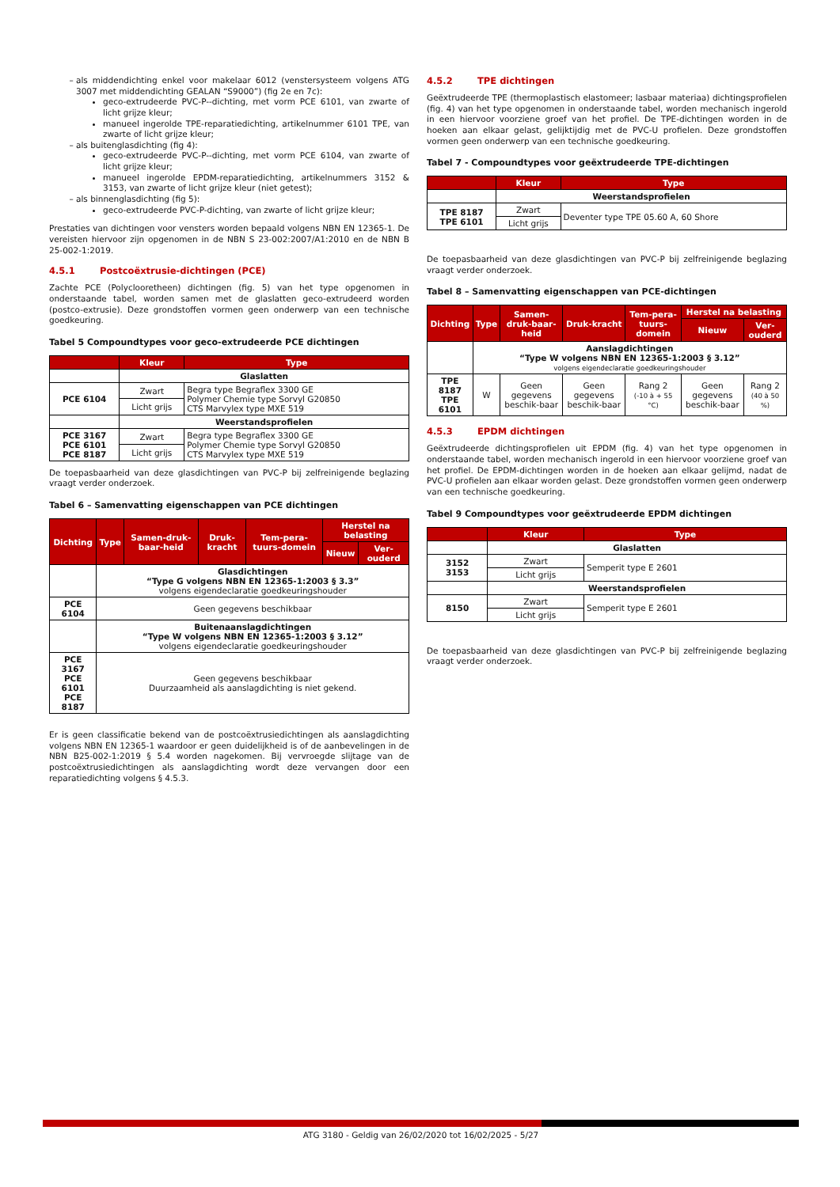als middendichting enkel voor makelaar 6012 (venstersysteem volgens ATG 3007 met middendichting GEALAN “S9000”) (fig 2e en 7c):
geco-extrudeerde PVC-P--dichting, met vorm PCE 6101, van zwarte of licht grijze kleur;
manueel ingerolde TPE-reparatiedichting, artikelnummer 6101 TPE, van zwarte of licht grijze kleur;
als buitenglasdichting (fig 4):
geco-extrudeerde PVC-P--dichting, met vorm PCE 6104, van zwarte of licht grijze kleur;
manueel ingerolde EPDM-reparatiedichting, artikelnummers 3152 & 3153, van zwarte of licht grijze kleur (niet getest);
als binnenglasdichting (fig 5):
geco-extrudeerde PVC-P-dichting, van zwarte of licht grijze kleur;
Prestaties van dichtingen voor vensters worden bepaald volgens NBN EN 12365-1. De vereisten hiervoor zijn opgenomen in de NBN S 23-002:2007/A1:2010 en de NBN B 25-002-1:2019.
4.5.1 Postcoëxtrusie-dichtingen (PCE)
Zachte PCE (Polyclooretheen) dichtingen (fig. 5) van het type opgenomen in onderstaande tabel, worden samen met de glaslatten geco-extrudeerd worden (postco-extrusie). Deze grondstoffen vormen geen onderwerp van een technische goedkeuring.
Tabel 5 Compoundtypes voor geco-extrudeerde PCE dichtingen
| | Kleur | Type |
| --- | --- | --- |
| | Glaslatten | |
| PCE 6104 | Zwart | Begra type Begraflex 3300 GE Polymer Chemie type Sorvyl G20850 CTS Marvylex type MXE 519 |
| | Licht grijs | |
| | Weerstandsprofielen | |
| PCE 3167 PCE 6101 PCE 8187 | Zwart | Begra type Begraflex 3300 GE Polymer Chemie type Sorvyl G20850 CTS Marvylex type MXE 519 |
| | Licht grijs | |
De toepasbaarheid van deze glasdichtingen van PVC-P bij zelfreinigende beglazing vraagt verder onderzoek.
Tabel 6 – Samenvatting eigenschappen van PCE dichtingen
| Dichting | Type | Samen-druk-baar-heid | Druk-kracht | Tem-pera-tuurs-domein | Herstel na belasting | |
| --- | --- | --- | --- | --- | --- | --- |
| | | | | | Nieuw | Ver-ouderd |
| | Glasdichtingen “Type G volgens NBN EN 12365-1:2003 § 3.3” volgens eigendeclaratie goedkeuringshouder | | | | | |
| PCE 6104 | Geen gegevens beschikbaar | | | | | |
| | Buitenaanslagdichtingen “Type W volgens NBN EN 12365-1:2003 § 3.12” volgens eigendeclaratie goedkeuringshouder | | | | | |
| PCE 3167 PCE 6101 PCE 8187 | Geen gegevens beschikbaar Duurzaamheid als aanslagdichting is niet gekend. | | | | | |
Er is geen classificatie bekend van de postcoëxtrusiedichtingen als aanslagdichting volgens NBN EN 12365-1 waardoor er geen duidelijkheid is of de aanbevelingen in de NBN B25-002-1:2019 § 5.4 worden nagekomen. Bij vervroegde slijtage van de postcoëxtrusiedichtingen als aanslagdichting wordt deze vervangen door een reparatiedichting volgens § 4.5.3.
4.5.2 TPE dichtingen
Geëxtrudeerde TPE (thermoplastisch elastomeer; lasbaar materiaa) dichtingsprofielen (fig. 4) van het type opgenomen in onderstaande tabel, worden mechanisch ingerold in een hiervoor voorziene groef van het profiel. De TPE-dichtingen worden in de hoeken aan elkaar gelast, gelijktijdig met de PVC-U profielen. Deze grondstoffen vormen geen onderwerp van een technische goedkeuring.
Tabel 7 - Compoundtypes voor geëxtrudeerde TPE-dichtingen
| | Kleur | Type |
| --- | --- | --- |
| | Weerstandsprofielen | |
| TPE 8187 TPE 6101 | Zwart | Deventer type TPE 05.60 A, 60 Shore |
| | Licht grijs | |
De toepasbaarheid van deze glasdichtingen van PVC-P bij zelfreinigende beglazing vraagt verder onderzoek.
Tabel 8 – Samenvatting eigenschappen van PCE-dichtingen
| Dichting | Type | | Samen-druk-baar-heid | Druk-kracht | Tem-pera-tuurs-domein | Herstel na belasting | |
| --- | --- | --- | --- | --- | --- | --- | --- |
| | | | | | | Nieuw | Ver-ouderd |
| | Aanslagdichtingen “Type W volgens NBN EN 12365-1:2003 § 3.12” volgens eigendeclaratie goedkeuringshouder | | | | | | |
| TPE 8187 TPE 6101 | W | Geen gegevens beschik-baar | | Geen gegevens beschik-baar | Rang 2 (-10 à + 55 °C) | Geen gegevens beschik-baar | Rang 2 (40 à 50 %) |
4.5.3 EPDM dichtingen
Geëxtrudeerde dichtingsprofielen uit EPDM (fig. 4) van het type opgenomen in onderstaande tabel, worden mechanisch ingerold in een hiervoor voorziene groef van het profiel. De EPDM-dichtingen worden in de hoeken aan elkaar gelijmd, nadat de PVC-U profielen aan elkaar worden gelast. Deze grondstoffen vormen geen onderwerp van een technische goedkeuring.
Tabel 9 Compoundtypes voor geëxtrudeerde EPDM dichtingen
| | Kleur | Type |
| --- | --- | --- |
| | Glaslatten | |
| 3152 3153 | Zwart | Semperit type E 2601 |
| | Licht grijs | |
| | Weerstandsprofielen | |
| 8150 | Zwart | Semperit type E 2601 |
| | Licht grijs | |
De toepasbaarheid van deze glasdichtingen van PVC-P bij zelfreinigende beglazing vraagt verder onderzoek.
ATG 3180 - Geldig van 26/02/2020 tot 16/02/2025 - 5/27